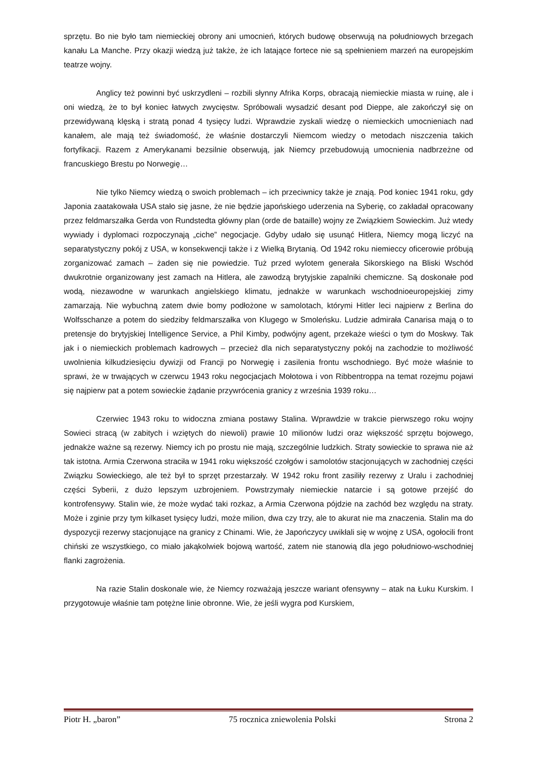sprzętu. Bo nie było tam niemieckiej obrony ani umocnień, których budowę obserwują na południowych brzegach kanału La Manche. Przy okazji wiedzą już także, że ich latające fortece nie są spełnieniem marzeń na europejskim teatrze wojny.
Anglicy też powinni być uskrzydleni – rozbili słynny Afrika Korps, obracają niemieckie miasta w ruinę, ale i oni wiedzą, że to był koniec łatwych zwycięstw. Spróbowali wysadzić desant pod Dieppe, ale zakończył się on przewidywaną klęską i stratą ponad 4 tysięcy ludzi. Wprawdzie zyskali wiedzę o niemieckich umocnieniach nad kanałem, ale mają też świadomość, że właśnie dostarczyli Niemcom wiedzy o metodach niszczenia takich fortyfikacji. Razem z Amerykanami bezsilnie obserwują, jak Niemcy przebudowują umocnienia nadbrzeżne od francuskiego Brestu po Norwegię…
Nie tylko Niemcy wiedzą o swoich problemach – ich przeciwnicy także je znają. Pod koniec 1941 roku, gdy Japonia zaatakowała USA stało się jasne, że nie będzie japońskiego uderzenia na Syberię, co zakładał opracowany przez feldmarszałka Gerda von Rundstedta główny plan (orde de bataille) wojny ze Związkiem Sowieckim. Już wtedy wywiady i dyplomaci rozpoczynają „ciche” negocjacje. Gdyby udało się usunąć Hitlera, Niemcy mogą liczyć na separatystyczny pokój z USA, w konsekwencji także i z Wielką Brytanią. Od 1942 roku niemieccy oficerowie próbują zorganizować zamach – żaden się nie powiedzie. Tuż przed wylotem generała Sikorskiego na Bliski Wschód dwukrotnie organizowany jest zamach na Hitlera, ale zawodzą brytyjskie zapalniki chemiczne. Są doskonałe pod wodą, niezawodne w warunkach angielskiego klimatu, jednakże w warunkach wschodnioeuropejskiej zimy zamarzają. Nie wybuchną zatem dwie bomy podłożone w samolotach, którymi Hitler leci najpierw z Berlina do Wolfsschanze a potem do siedziby feldmarszałka von Klugego w Smoleńsku. Ludzie admirała Canarisa mają o to pretensje do brytyjskiej Intelligence Service, a Phil Kimby, podwójny agent, przekaże wieści o tym do Moskwy. Tak jak i o niemieckich problemach kadrowych – przecież dla nich separatystyczny pokój na zachodzie to możliwość uwolnienia kilkudziesięciu dywizji od Francji po Norwegię i zasilenia frontu wschodniego. Być może właśnie to sprawi, że w trwających w czerwcu 1943 roku negocjacjach Mołotowa i von Ribbentroppa na temat rozejmu pojawi się najpierw pat a potem sowieckie żądanie przywrócenia granicy z września 1939 roku…
Czerwiec 1943 roku to widoczna zmiana postawy Stalina. Wprawdzie w trakcie pierwszego roku wojny Sowieci stracą (w zabitych i wziętych do niewoli) prawie 10 milionów ludzi oraz większość sprzętu bojowego, jednakże ważne są rezerwy. Niemcy ich po prostu nie mają, szczególnie ludzkich. Straty sowieckie to sprawa nie aż tak istotna. Armia Czerwona straciła w 1941 roku większość czołgów i samolotów stacjonujących w zachodniej części Związku Sowieckiego, ale też był to sprzęt przestarzały. W 1942 roku front zasiliły rezerwy z Uralu i zachodniej części Syberii, z dużo lepszym uzbrojeniem. Powstrzymały niemieckie natarcie i są gotowe przejść do kontrofensywy. Stalin wie, że może wydać taki rozkaz, a Armia Czerwona pójdzie na zachód bez względu na straty. Może i zginie przy tym kilkaset tysięcy ludzi, może milion, dwa czy trzy, ale to akurat nie ma znaczenia. Stalin ma do dyspozycji rezerwy stacjonujące na granicy z Chinami. Wie, że Japończycy uwikłali się w wojnę z USA, ogołocili front chiński ze wszystkiego, co miało jakąkolwiek bojową wartość, zatem nie stanowią dla jego południowo-wschodniej flanki zagrożenia.
Na razie Stalin doskonale wie, że Niemcy rozważają jeszcze wariant ofensywny – atak na Łuku Kurskim. I przygotowuje właśnie tam potężne linie obronne. Wie, że jeśli wygra pod Kurskiem,
Piotr H. „baron” 75 rocznica zniewolenia Polski Strona 2